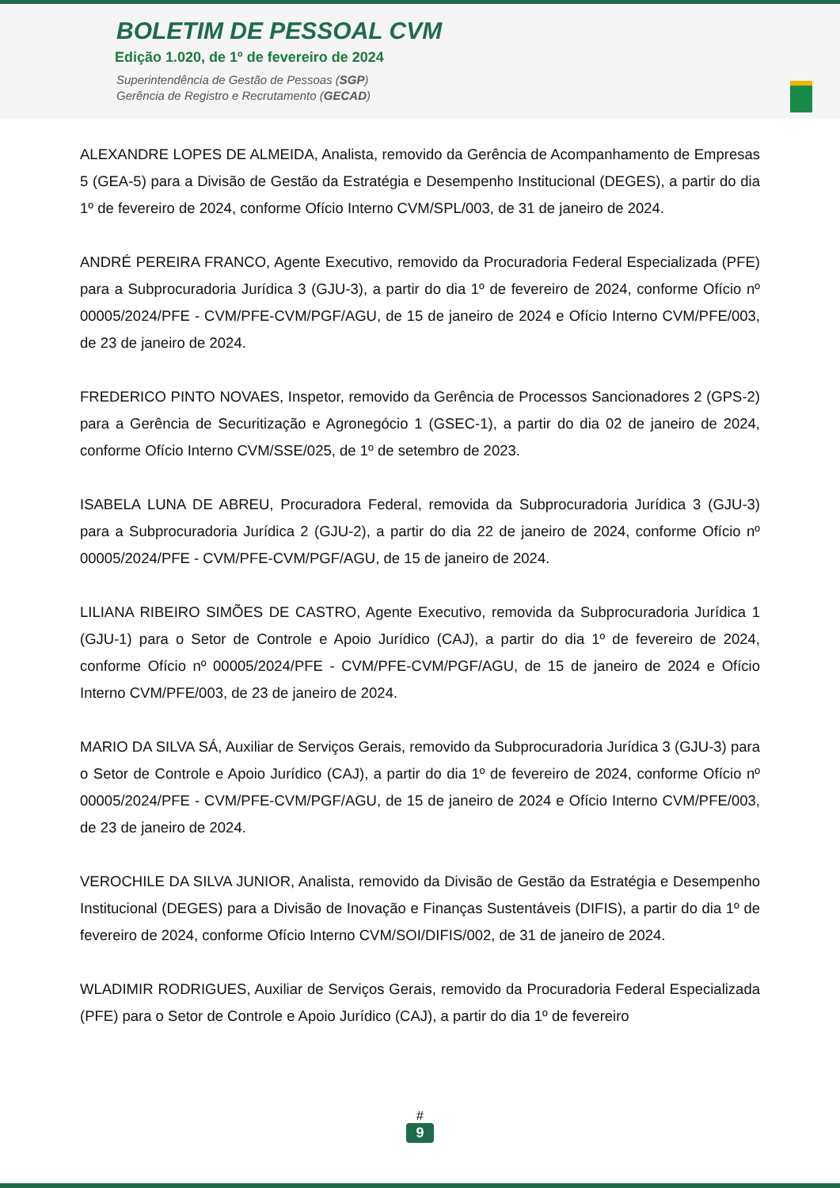BOLETIM DE PESSOAL CVM
Edição 1.020, de 1º de fevereiro de 2024
Superintendência de Gestão de Pessoas (SGP)
Gerência de Registro e Recrutamento (GECAD)
ALEXANDRE LOPES DE ALMEIDA, Analista, removido da Gerência de Acompanhamento de Empresas 5 (GEA-5) para a Divisão de Gestão da Estratégia e Desempenho Institucional (DEGES), a partir do dia 1º de fevereiro de 2024, conforme Ofício Interno CVM/SPL/003, de 31 de janeiro de 2024.
ANDRÉ PEREIRA FRANCO, Agente Executivo, removido da Procuradoria Federal Especializada (PFE) para a Subprocuradoria Jurídica 3 (GJU-3), a partir do dia 1º de fevereiro de 2024, conforme Ofício nº 00005/2024/PFE - CVM/PFE-CVM/PGF/AGU, de 15 de janeiro de 2024 e Ofício Interno CVM/PFE/003, de 23 de janeiro de 2024.
FREDERICO PINTO NOVAES, Inspetor, removido da Gerência de Processos Sancionadores 2 (GPS-2) para a Gerência de Securitização e Agronegócio 1 (GSEC-1), a partir do dia 02 de janeiro de 2024, conforme Ofício Interno CVM/SSE/025, de 1º de setembro de 2023.
ISABELA LUNA DE ABREU, Procuradora Federal, removida da Subprocuradoria Jurídica 3 (GJU-3) para a Subprocuradoria Jurídica 2 (GJU-2), a partir do dia 22 de janeiro de 2024, conforme Ofício nº 00005/2024/PFE - CVM/PFE-CVM/PGF/AGU, de 15 de janeiro de 2024.
LILIANA RIBEIRO SIMÕES DE CASTRO, Agente Executivo, removida da Subprocuradoria Jurídica 1 (GJU-1) para o Setor de Controle e Apoio Jurídico (CAJ), a partir do dia 1º de fevereiro de 2024, conforme Ofício nº 00005/2024/PFE - CVM/PFE-CVM/PGF/AGU, de 15 de janeiro de 2024 e Ofício Interno CVM/PFE/003, de 23 de janeiro de 2024.
MARIO DA SILVA SÁ, Auxiliar de Serviços Gerais, removido da Subprocuradoria Jurídica 3 (GJU-3) para o Setor de Controle e Apoio Jurídico (CAJ), a partir do dia 1º de fevereiro de 2024, conforme Ofício nº 00005/2024/PFE - CVM/PFE-CVM/PGF/AGU, de 15 de janeiro de 2024 e Ofício Interno CVM/PFE/003, de 23 de janeiro de 2024.
VEROCHILE DA SILVA JUNIOR, Analista, removido da Divisão de Gestão da Estratégia e Desempenho Institucional (DEGES) para a Divisão de Inovação e Finanças Sustentáveis (DIFIS), a partir do dia 1º de fevereiro de 2024, conforme Ofício Interno CVM/SOI/DIFIS/002, de 31 de janeiro de 2024.
WLADIMIR RODRIGUES, Auxiliar de Serviços Gerais, removido da Procuradoria Federal Especializada (PFE) para o Setor de Controle e Apoio Jurídico (CAJ), a partir do dia 1º de fevereiro
#
9